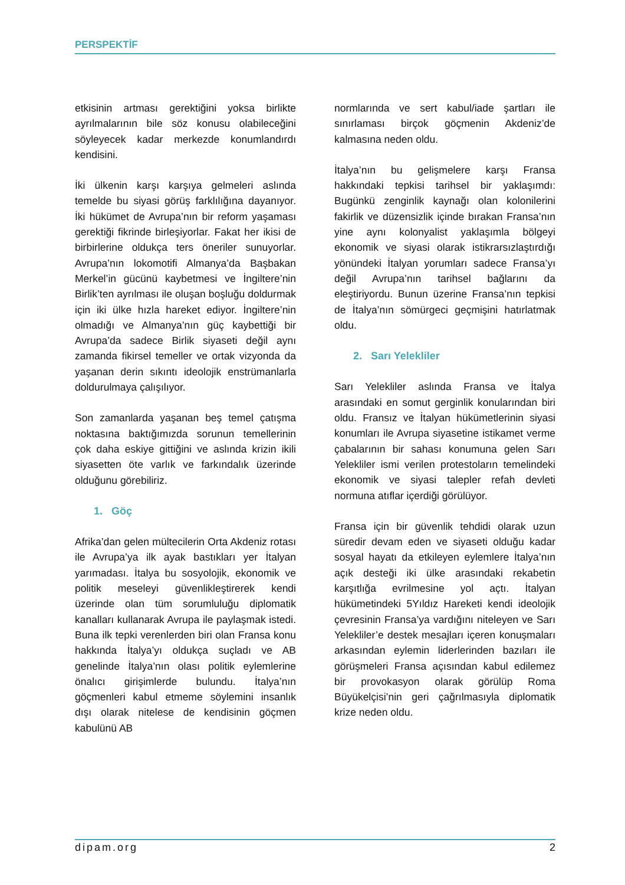PERSPEKTİF
etkisinin artması gerektiğini yoksa birlikte ayrılmalarının bile söz konusu olabileceğini söyleyecek kadar merkezde konumlandırdı kendisini.
İki ülkenin karşı karşıya gelmeleri aslında temelde bu siyasi görüş farklılığına dayanıyor. İki hükümet de Avrupa’nın bir reform yaşaması gerektiği fikrinde birleşiyorlar. Fakat her ikisi de birbirlerine oldukça ters öneriler sunuyorlar. Avrupa’nın lokomotifi Almanya’da Başbakan Merkel’in gücünü kaybetmesi ve İngiltere’nin Birlik’ten ayrılması ile oluşan boşluğu doldurmak için iki ülke hızla hareket ediyor. İngiltere’nin olmadığı ve Almanya’nın güç kaybettiği bir Avrupa’da sadece Birlik siyaseti değil aynı zamanda fikirsel temeller ve ortak vizyonda da yaşanan derin sıkıntı ideolojik enstrümanlarla doldurulmaya çalışılıyor.
Son zamanlarda yaşanan beş temel çatışma noktasına baktığımızda sorunun temellerinin çok daha eskiye gittiğini ve aslında krizin ikili siyasetten öte varlık ve farkındalık üzerinde olduğunu görebiliriz.
1. Göç
Afrika’dan gelen mültecilerin Orta Akdeniz rotası ile Avrupa’ya ilk ayak bastıkları yer İtalyan yarımadası. İtalya bu sosyolojik, ekonomik ve politik meseleyi güvenlikleştirerek kendi üzerinde olan tüm sorumluluğu diplomatik kanalları kullanarak Avrupa ile paylaşmak istedi. Buna ilk tepki verenlerden biri olan Fransa konu hakkında İtalya’yı oldukça suçladı ve AB genelinde İtalya’nın olası politik eylemlerine önalıcı girişimlerde bulundu. İtalya’nın göçmenleri kabul etmeme söylemini insanlık dışı olarak nitelese de kendisinin göçmen kabulünü AB
normlarında ve sert kabul/iade şartları ile sınırlaması birçok göçmenin Akdeniz’de kalmasına neden oldu.
İtalya’nın bu gelişmelere karşı Fransa hakkındaki tepkisi tarihsel bir yaklaşımdı: Bugünkü zenginlik kaynağı olan kolonilerini fakirlik ve düzensizlik içinde bırakan Fransa’nın yine aynı kolonyalist yaklaşımla bölgeyi ekonomik ve siyasi olarak istikrarsızlaştırdığı yönündeki İtalyan yorumları sadece Fransa’yı değil Avrupa’nın tarihsel bağlarını da eleştiriyordu. Bunun üzerine Fransa’nın tepkisi de İtalya’nın sömürgeci geçmişini hatırlatmak oldu.
2. Sarı Yelekliler
Sarı Yelekliler aslında Fransa ve İtalya arasındaki en somut gerginlik konularından biri oldu. Fransız ve İtalyan hükümetlerinin siyasi konumları ile Avrupa siyasetine istikamet verme çabalarının bir sahası konumuna gelen Sarı Yelekliler ismi verilen protestoların temelindeki ekonomik ve siyasi talepler refah devleti normuna atıflar içerdiği görülüyor.
Fransa için bir güvenlik tehdidi olarak uzun süredir devam eden ve siyaseti olduğu kadar sosyal hayatı da etkileyen eylemlere İtalya’nın açık desteği iki ülke arasındaki rekabetin karşıtlığa evrilmesine yol açtı. İtalyan hükümetindeki 5Yıldız Hareketi kendi ideolojik çevresinin Fransa’ya vardığını niteleyen ve Sarı Yelekliler’e destek mesajları içeren konuşmaları arkasından eylemin liderlerinden bazıları ile görüşmeleri Fransa açısından kabul edilemez bir provokasyon olarak görülüp Roma Büyükelçisi’nin geri çağrılmasıyla diplomatik krize neden oldu.
dipam.org 2